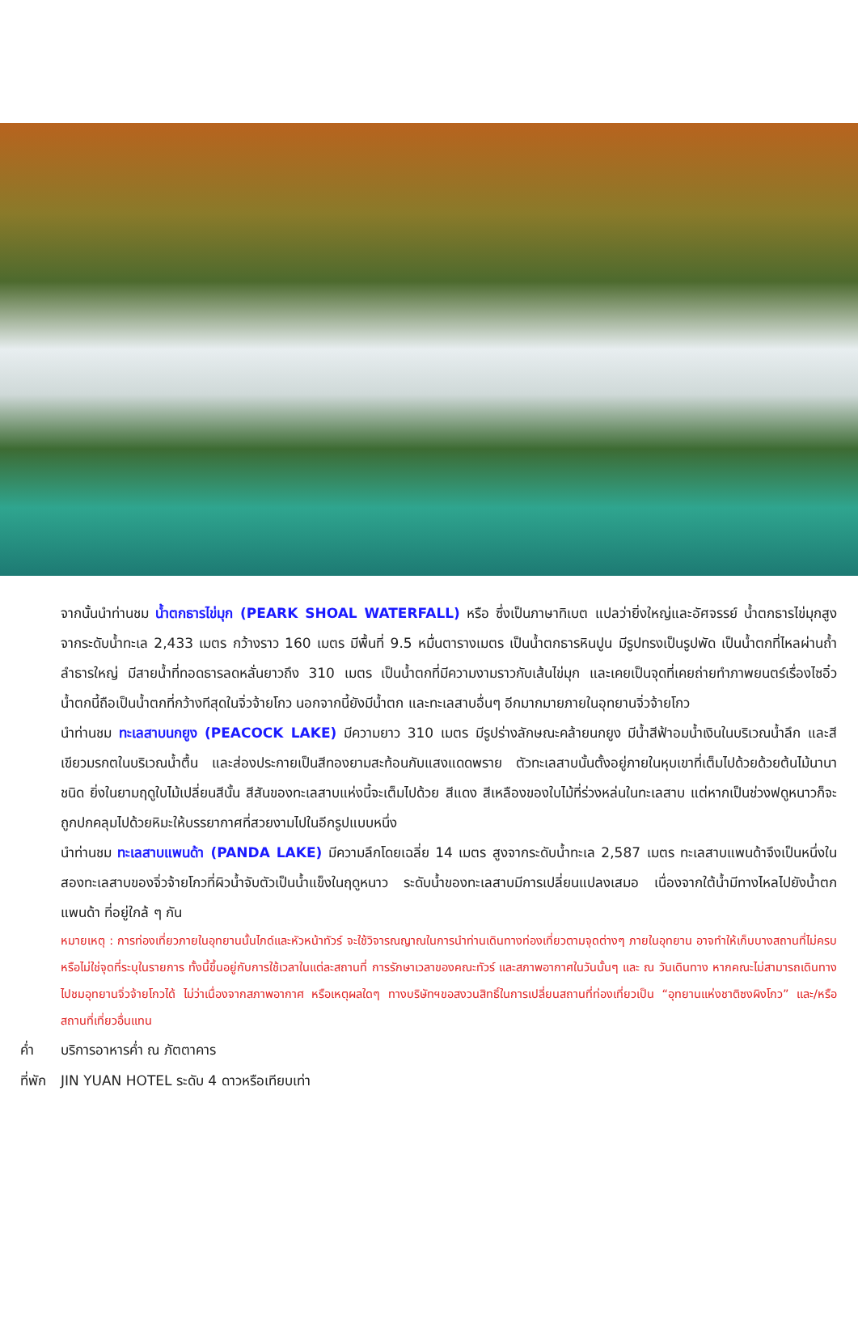จากนั้นนำท่านชม น้ำตกธารไข่มุก (PEARK SHOAL WATERFALL) หรือ ซึ่งเป็นภาษาทิเบต แปลว่ายิ่งใหญ่และอัศจรรย์ น้ำตกธารไข่มุกสูงจากระดับน้ำทะเล 2,433 เมตร กว้างราว 160 เมตร มีพื้นที่ 9.5 หมื่นตารางเมตร เป็นน้ำตกธารหินปูน มีรูปทรงเป็นรูปพัด เป็นน้ำตกที่ไหลผ่านถ้ำลำธารใหญ่ มีสายน้ำที่ทอดธารลดหลั่นยาวถึง 310 เมตร เป็นน้ำตกที่มีความงามราวกับเส้นไข่มุก และเคยเป็นจุดที่เคยถ่ายทำภาพยนตร์เรื่องไซอิ๋ว น้ำตกนี้ถือเป็นน้ำตกที่กว้างทีสุดในจิ่วจ้ายโกว นอกจากนี้ยังมีน้ำตก และทะเลสาบอื่นๆ อีกมากมายภายในอุทยานจิ่วจ้ายโกว
นำท่านชม ทะเลสาบนกยูง (PEACOCK LAKE) มีความยาว 310 เมตร มีรูปร่างลักษณะคล้ายนกยูง มีน้ำสีฟ้าอมน้ำเงินในบริเวณน้ำลึก และสีเขียวมรกตในบริเวณน้ำตื้น และส่องประกายเป็นสีทองยามสะท้อนกับแสงแดดพราย ตัวทะเลสาบนั้นตั้งอยู่ภายในหุบเขาที่เต็มไปด้วยด้วยต้นไม้นานาชนิด ยิ่งในยามฤดูใบไม้เปลี่ยนสีนั้น สีสันของทะเลสาบแห่งนี้จะเต็มไปด้วย สีแดง สีเหลืองของใบไม้ที่ร่วงหล่นในทะเลสาบ แต่หากเป็นช่วงฟดูหนาวก็จะถูกปกคลุมไปด้วยหิมะให้บรรยากาศที่สวยงามไปในอีกรูปแบบหนึ่ง
นำท่านชม ทะเลสาบแพนด้า (PANDA LAKE) มีความลึกโดยเฉลี่ย 14 เมตร สูงจากระดับน้ำทะเล 2,587 เมตร ทะเลสาบแพนด้าจึงเป็นหนึ่งในสองทะเลสาบของจิ่วจ้ายโกวที่ผิวน้ำจับตัวเป็นน้ำแข็งในฤดูหนาว ระดับน้ำของทะเลสาบมีการเปลี่ยนแปลงเสมอ เนื่องจากใต้น้ำมีทางไหลไปยังน้ำตกแพนด้า ที่อยู่ใกล้ ๆ กัน
หมายเหตุ : การท่องเที่ยวภายในอุทยานนั้นไกด์และหัวหน้าทัวร์ จะใช้วิจารณญาณในการนำท่านเดินทางท่องเที่ยวตามจุดต่างๆ ภายในอุทยาน อาจทำให้เก็บบางสถานที่ไม่ครบ หรือไม่ใช่จุดที่ระบุในรายการ ทั้งนี้ขึ้นอยู่กับการใช้เวลาในแต่ละสถานที่ การรักษาเวลาของคณะทัวร์ และสภาพอากาศในวันนั้นๆ และ ณ วันเดินทาง หากคณะไม่สามารถเดินทางไปชมอุทยานจิ่วจ้ายโกวได้ ไม่ว่าเนื่องจากสภาพอากาศ หรือเหตุผลใดๆ ทางบริษัทฯขอสงวนสิทธิ์ในการเปลี่ยนสถานที่ท่องเที่ยวเป็น “อุทยานแห่งชาติซงผิงโกว” และ/หรือสถานที่เที่ยวอื่นแทน
ค่ำ บริการอาหารค่ำ ณ ภัตตาคาร
ที่พัก JIN YUAN HOTEL ระดับ 4 ดาวหรือเทียบเท่า